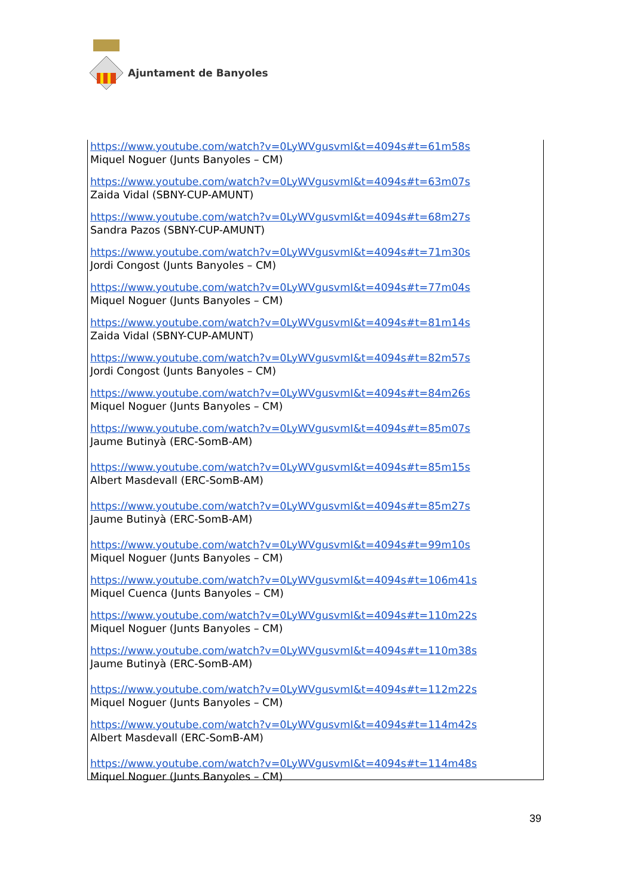Ajuntament de Banyoles
https://www.youtube.com/watch?v=0LyWVgusvmI&t=4094s#t=61m58s
Miquel Noguer (Junts Banyoles – CM)
https://www.youtube.com/watch?v=0LyWVgusvmI&t=4094s#t=63m07s
Zaida Vidal (SBNY-CUP-AMUNT)
https://www.youtube.com/watch?v=0LyWVgusvmI&t=4094s#t=68m27s
Sandra Pazos (SBNY-CUP-AMUNT)
https://www.youtube.com/watch?v=0LyWVgusvmI&t=4094s#t=71m30s
Jordi Congost (Junts Banyoles – CM)
https://www.youtube.com/watch?v=0LyWVgusvmI&t=4094s#t=77m04s
Miquel Noguer (Junts Banyoles – CM)
https://www.youtube.com/watch?v=0LyWVgusvmI&t=4094s#t=81m14s
Zaida Vidal (SBNY-CUP-AMUNT)
https://www.youtube.com/watch?v=0LyWVgusvmI&t=4094s#t=82m57s
Jordi Congost (Junts Banyoles – CM)
https://www.youtube.com/watch?v=0LyWVgusvmI&t=4094s#t=84m26s
Miquel Noguer (Junts Banyoles – CM)
https://www.youtube.com/watch?v=0LyWVgusvmI&t=4094s#t=85m07s
Jaume Butinyà (ERC-SomB-AM)
https://www.youtube.com/watch?v=0LyWVgusvmI&t=4094s#t=85m15s
Albert Masdevall (ERC-SomB-AM)
https://www.youtube.com/watch?v=0LyWVgusvmI&t=4094s#t=85m27s
Jaume Butinyà (ERC-SomB-AM)
https://www.youtube.com/watch?v=0LyWVgusvmI&t=4094s#t=99m10s
Miquel Noguer (Junts Banyoles – CM)
https://www.youtube.com/watch?v=0LyWVgusvmI&t=4094s#t=106m41s
Miquel Cuenca (Junts Banyoles – CM)
https://www.youtube.com/watch?v=0LyWVgusvmI&t=4094s#t=110m22s
Miquel Noguer (Junts Banyoles – CM)
https://www.youtube.com/watch?v=0LyWVgusvmI&t=4094s#t=110m38s
Jaume Butinyà (ERC-SomB-AM)
https://www.youtube.com/watch?v=0LyWVgusvmI&t=4094s#t=112m22s
Miquel Noguer (Junts Banyoles – CM)
https://www.youtube.com/watch?v=0LyWVgusvmI&t=4094s#t=114m42s
Albert Masdevall (ERC-SomB-AM)
https://www.youtube.com/watch?v=0LyWVgusvmI&t=4094s#t=114m48s
Miquel Noguer (Junts Banyoles – CM)
39